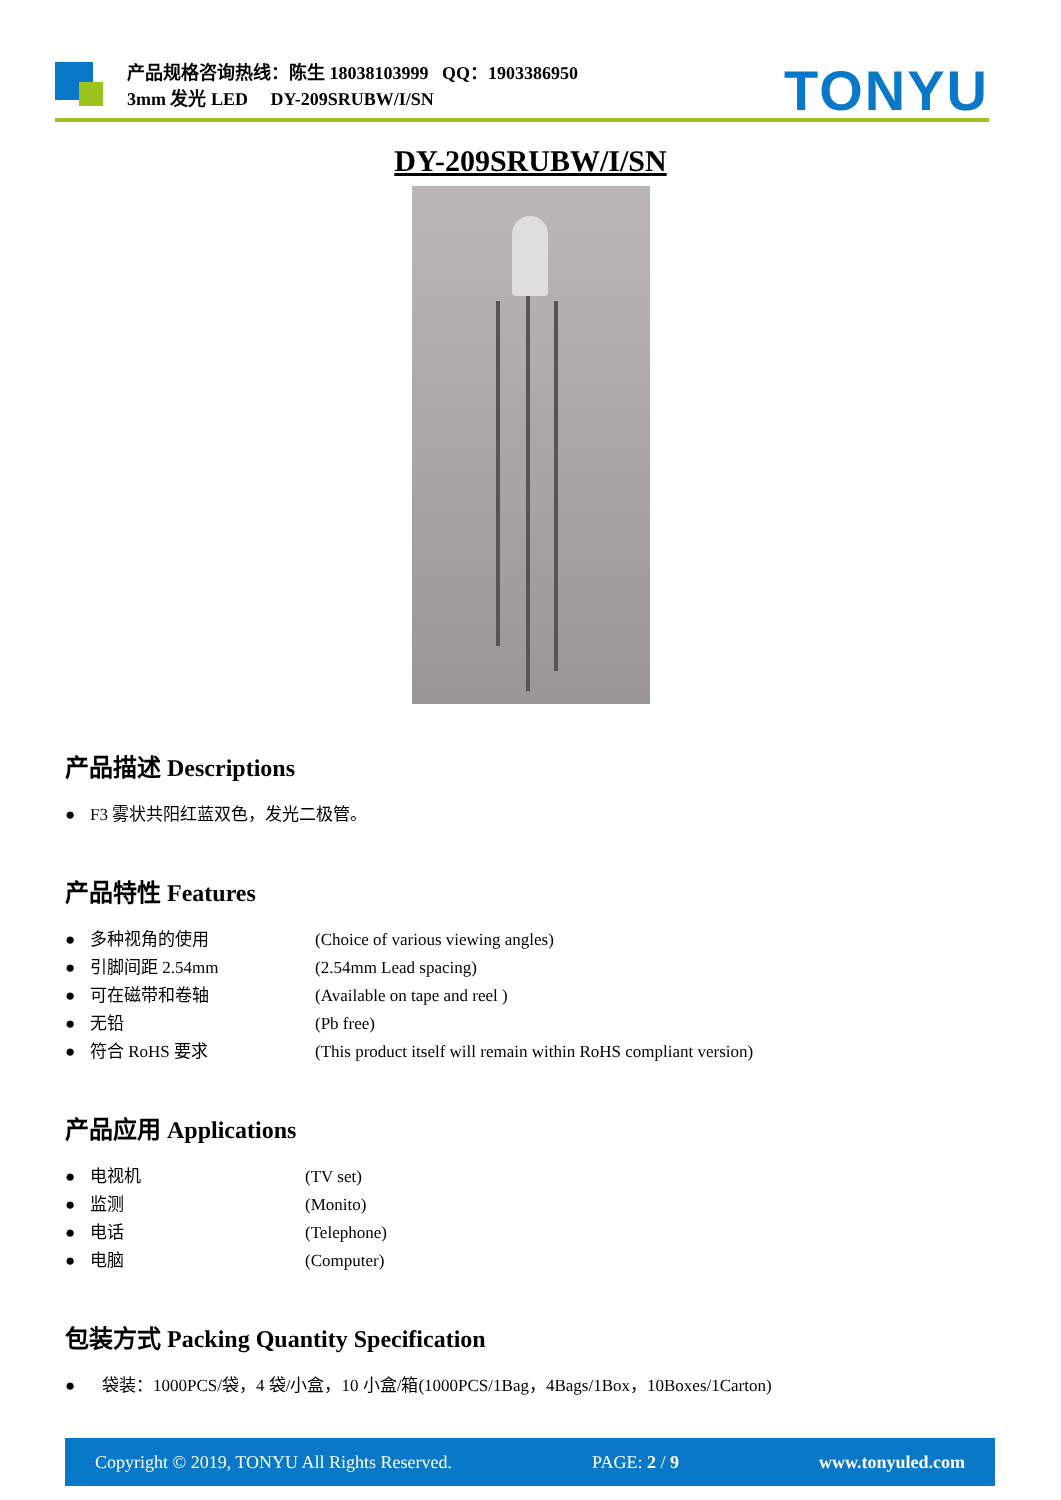产品规格咨询热线：陈生 18038103999 QQ：1903386950
3mm 发光 LED DY-209SRUBW/I/SN
TONYU
DY-209SRUBW/I/SN
产品描述 Descriptions
● F3 雾状共阳红蓝双色，发光二极管。
产品特性 Features
● 多种视角的使用 (Choice of various viewing angles)
● 引脚间距 2.54mm (2.54mm Lead spacing)
● 可在磁带和卷轴 (Available on tape and reel )
● 无铅 (Pb free)
● 符合 RoHS 要求 (This product itself will remain within RoHS compliant version)
产品应用 Applications
● 电视机 (TV set)
● 监测 (Monito)
● 电话 (Telephone)
● 电脑 (Computer)
包装方式 Packing Quantity Specification
● 袋装：1000PCS/袋，4 袋/小盒，10 小盒/箱(1000PCS/1Bag，4Bags/1Box，10Boxes/1Carton)
Copyright © 2019, TONYU All Rights Reserved. PAGE: 2 / 9 www.tonyuled.com